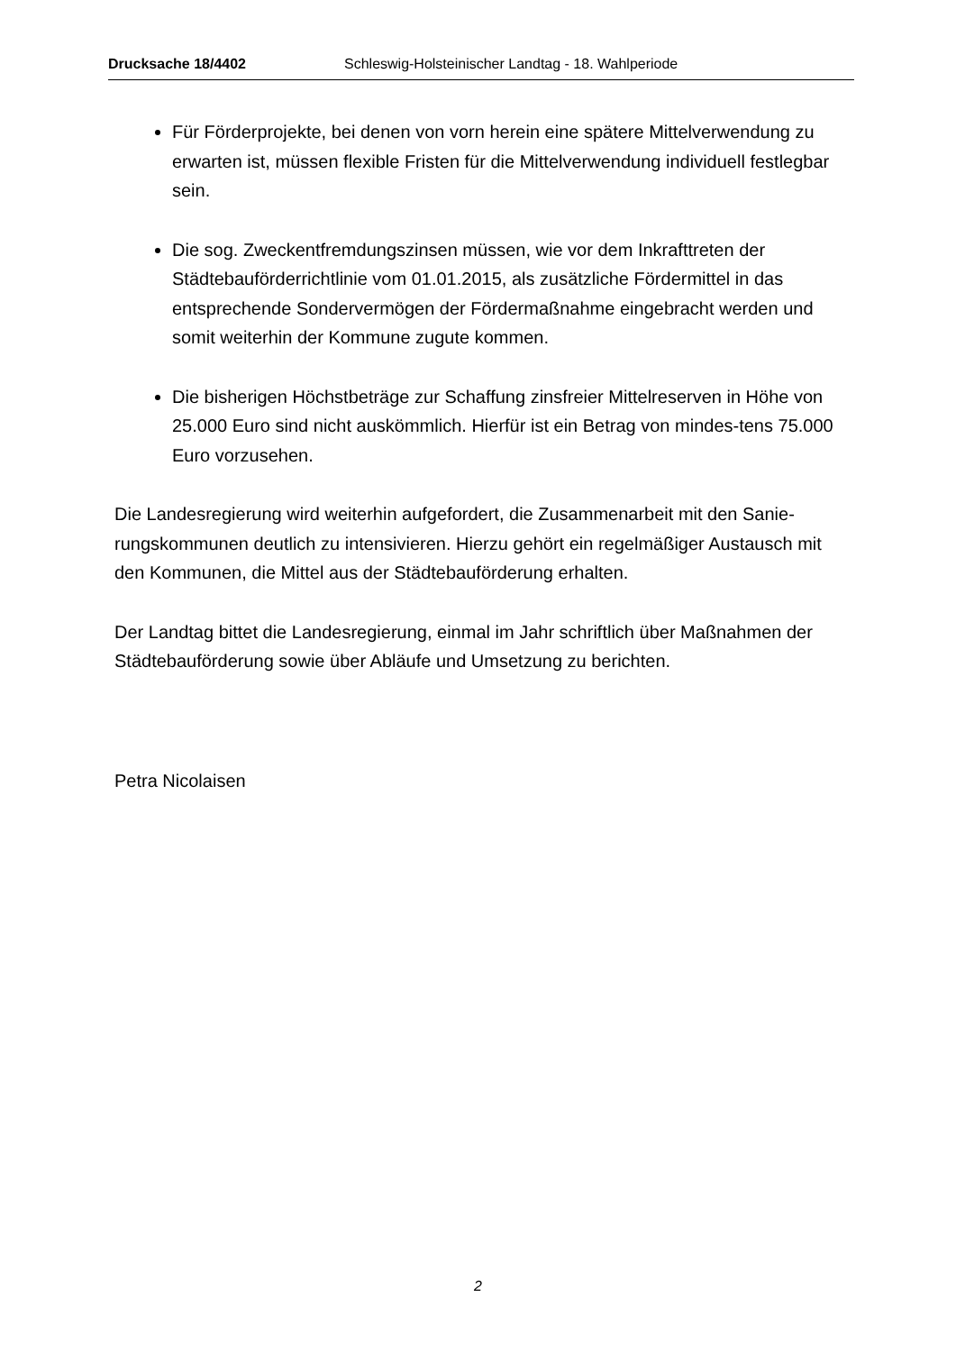Drucksache 18/4402 Schleswig-Holsteinischer Landtag - 18. Wahlperiode
Für Förderprojekte, bei denen von vorn herein eine spätere Mittelverwendung zu erwarten ist, müssen flexible Fristen für die Mittelverwendung individuell festlegbar sein.
Die sog. Zweckentfremdungszinsen müssen, wie vor dem Inkrafttreten der Städtebauförderrichtlinie vom 01.01.2015, als zusätzliche Fördermittel in das entsprechende Sondervermögen der Fördermaßnahme eingebracht werden und somit weiterhin der Kommune zugute kommen.
Die bisherigen Höchstbeträge zur Schaffung zinsfreier Mittelreserven in Höhe von 25.000 Euro sind nicht auskömmlich. Hierfür ist ein Betrag von mindes-tens 75.000 Euro vorzusehen.
Die Landesregierung wird weiterhin aufgefordert, die Zusammenarbeit mit den Sanie-rungskommunen deutlich zu intensivieren. Hierzu gehört ein regelmäßiger Austausch mit den Kommunen, die Mittel aus der Städtebauförderung erhalten.
Der Landtag bittet die Landesregierung, einmal im Jahr schriftlich über Maßnahmen der Städtebauförderung sowie über Abläufe und Umsetzung zu berichten.
Petra Nicolaisen
2